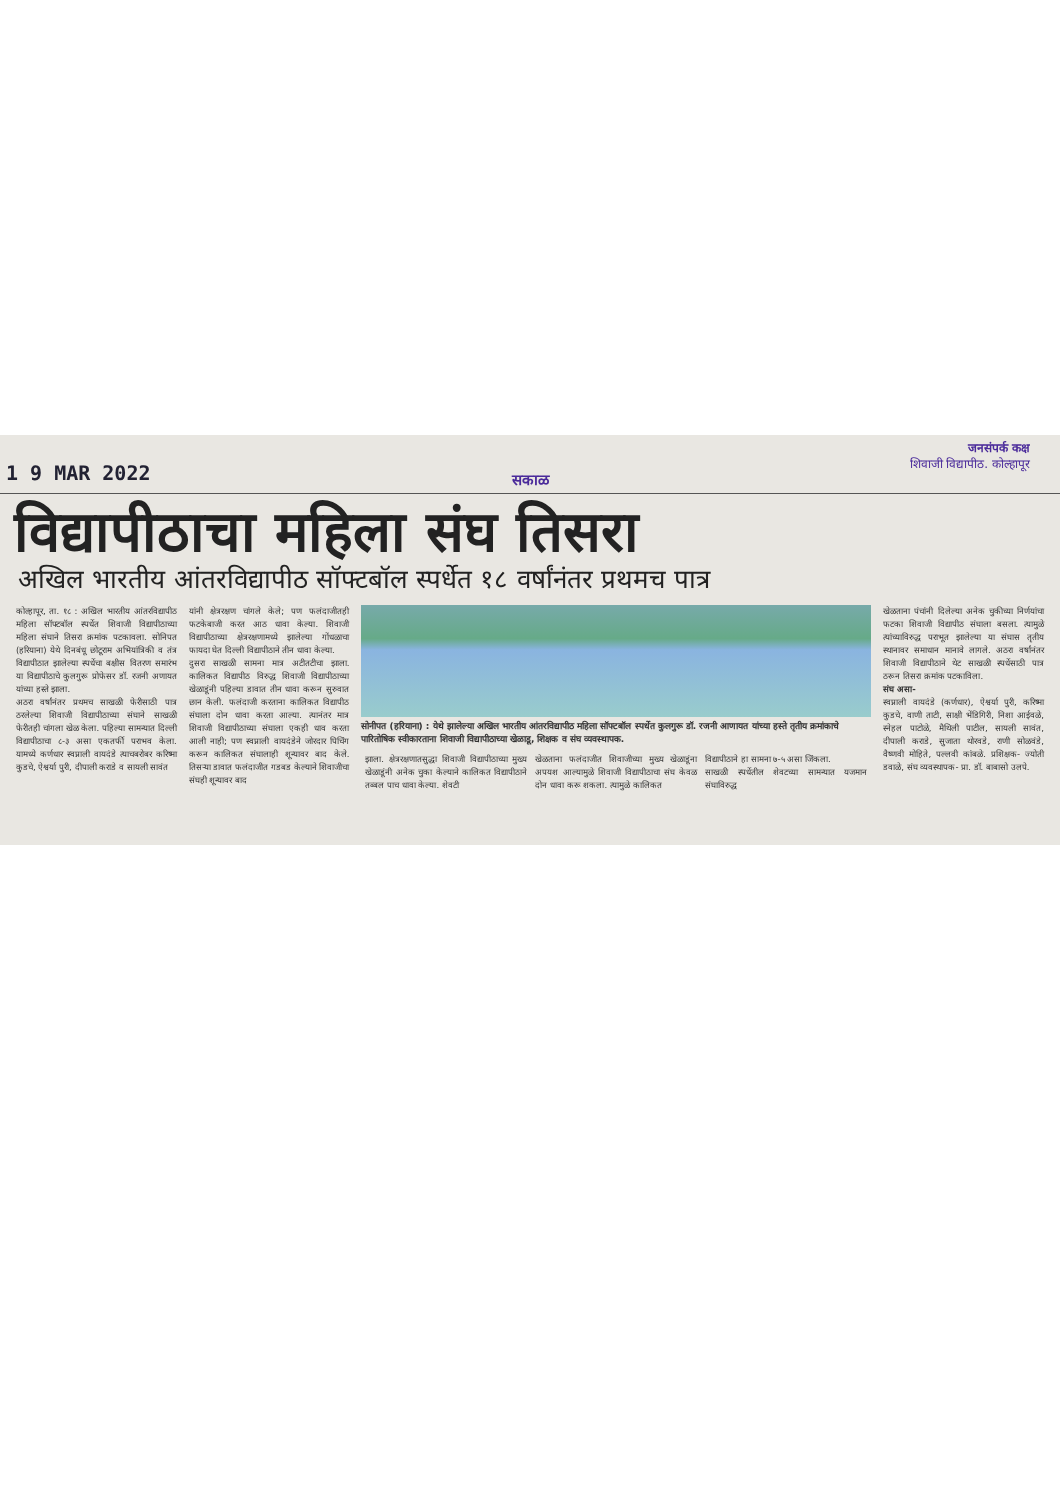1 9 MAR 2022
सकाळ
जनसंपर्क कक्ष
शिवाजी विद्यापीठ. कोल्हापूर
विद्यापीठाचा महिला संघ तिसरा
अखिल भारतीय आंतरविद्यापीठ सॉफ्टबॉल स्पर्धेत १८ वर्षांनंतर प्रथमच पात्र
कोल्हापूर, ता. १८ : अखिल भारतीय आंतरविद्यापीठ महिला सॉफ्टबॉल स्पर्धेत शिवाजी विद्यापीठाच्या महिला संघाने तिसरा क्रमांक पटकावला. सोनिपत (हरियाना) येथे दिनबंधू छोटूराम अभियांत्रिकी व तंत्र विद्यापीठात झालेल्या स्पर्धेचा बक्षीस वितरण समारंभ या विद्यापीठाचे कुलगुरू प्रोफेसर डॉ. रजनी अणायत यांच्या हस्ते झाला.
अठरा वर्षांनंतर प्रथमच साखळी फेरीसाठी पात्र ठरलेल्या शिवाजी विद्यापीठाच्या संघाने साखळी फेरीतही चांगला खेळ केला. पहिल्या सामन्यात दिल्ली विद्यापीठाचा ८-३ असा एकतर्फी पराभव केला. यामध्ये कर्णधार स्वप्नाली वायदंडे त्याचबरोबर करिष्मा कुडचे, ऐश्वर्या पुरी, दीपाली कराडे व सायली सावंत
यांनी क्षेत्ररक्षण चांगले केले; पण फलंदाजीतही फटकेबाजी करत आठ धावा केल्या. शिवाजी विद्यापीठाच्या क्षेत्ररक्षणामध्ये झालेल्या गोंधळाचा फायदा घेत दिल्ली विद्यापीठाने तीन धावा केल्या.
दुसरा साखळी सामना मात्र अटीतटीचा झाला. कालिकत विद्यापीठ विरुद्ध शिवाजी विद्यापीठाच्या खेळाडूंनी पहिल्या डावात तीन धावा करून सुरुवात छान केली. फलंदाजी करताना कालिकत विद्यापीठ संघाला दोन धावा करता आल्या. त्यानंतर मात्र शिवाजी विद्यापीठाच्या संघाला एकही धाव करता आली नाही; पण स्वप्नाली वायदंडेने जोरदार पिचिंग करून कालिकत संघालाही शून्यावर बाद केले. तिसऱ्या डावात फलंदाजीत गडबड केल्याने शिवाजीचा संघही शून्यावर बाद
सोनीपत (हरियाना) : येथे झालेल्या अखिल भारतीय आंतरविद्यापीठ महिला सॉफ्टबॉल स्पर्धेत कुलगुरू डॉ. रजनी आणायत यांच्या हस्ते तृतीय क्रमांकाचे पारितोषिक स्वीकारताना शिवाजी विद्यापीठाच्या खेळाडू, शिक्षक व संघ व्यवस्थापक.
झाला. क्षेत्ररक्षणातसुद्धा शिवाजी विद्यापीठाच्या मुख्य खेळाडूंनी अनेक चुका केल्याने कालिकत विद्यापीठाने तब्बल पाच धावा केल्या. शेवटी
खेळताना फलंदाजीत शिवाजीच्या मुख्य खेळाडूंना अपयश आल्यामुळे शिवाजी विद्यापीठाचा संघ केवळ दोन धावा करू शकला. त्यामुळे कालिकत
विद्यापीठाने हा सामना ७-५ असा जिंकला.
साखळी स्पर्धेतील शेवटच्या सामन्यात यजमान संघाविरुद्ध
खेळताना पंचांनी दिलेल्या अनेक चुकीच्या निर्णयांचा फटका शिवाजी विद्यापीठ संघाला बसला. त्यामुळे त्यांच्याविरुद्ध पराभूत झालेल्या या संघास तृतीय स्थानावर समाधान मानावे लागले. अठरा वर्षांनंतर शिवाजी विद्यापीठाने थेट साखळी स्पर्धेसाठी पात्र ठरून तिसरा क्रमांक पटकाविला.
संघ असा-
स्वप्नाली वायदंडे (कर्णधार), ऐश्वर्या पुरी, करिष्मा कुडचे, वाणी ताटी, साक्षी भेंडिगिरी, निशा आईवळे, स्नेहल पाटोळे, मैथिली पाटील, सायली सावंत, दीपाली कराडे, सुजाता थोरवडे, राणी सोळवंडे, वैष्णवी मोहिते, पल्लवी कांबळे. प्रशिक्षक- ज्योती डवाळे, संघ व्यवस्थापक- प्रा. डॉ. बाबासो उलपे.